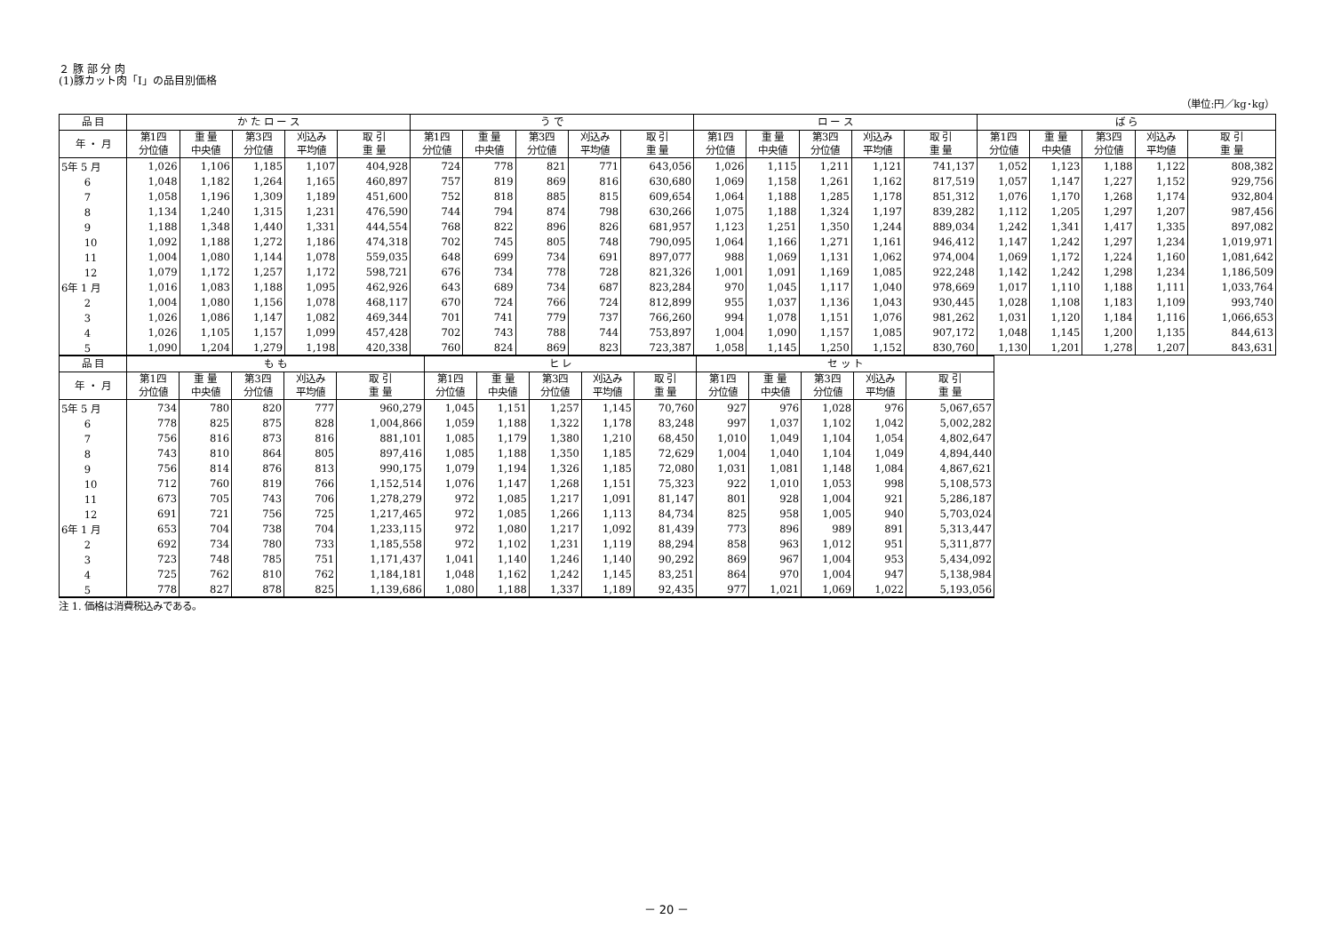２ 豚 部 分 肉
(1)豚カット肉「Ⅰ」の品目別価格
（単位:円／kg･kg）
| 品 目 | か た ロ ー ス | | | | | う で | | | | | ロ ー ス | | | | | ば ら | | | | |
| --- | --- | --- | --- | --- | --- | --- | --- | --- | --- | --- | --- | --- | --- | --- | --- | --- | --- | --- | --- | --- |
| 年 ・ 月 | 第1四 分位値 | 重 量 中央値 | 第3四 分位値 | 刈込み 平均値 | 取 引 重 量 | 第1四 分位値 | 重 量 中央値 | 第3四 分位値 | 刈込み 平均値 | 取 引 重 量 | 第1四 分位値 | 重 量 中央値 | 第3四 分位値 | 刈込み 平均値 | 取 引 重 量 | 第1四 分位値 | 重 量 中央値 | 第3四 分位値 | 刈込み 平均値 | 取 引 重 量 |
| 5年 5 月 | 1,026 | 1,106 | 1,185 | 1,107 | 404,928 | 724 | 778 | 821 | 771 | 643,056 | 1,026 | 1,115 | 1,211 | 1,121 | 741,137 | 1,052 | 1,123 | 1,188 | 1,122 | 808,382 |
| 6 | 1,048 | 1,182 | 1,264 | 1,165 | 460,897 | 757 | 819 | 869 | 816 | 630,680 | 1,069 | 1,158 | 1,261 | 1,162 | 817,519 | 1,057 | 1,147 | 1,227 | 1,152 | 929,756 |
| 7 | 1,058 | 1,196 | 1,309 | 1,189 | 451,600 | 752 | 818 | 885 | 815 | 609,654 | 1,064 | 1,188 | 1,285 | 1,178 | 851,312 | 1,076 | 1,170 | 1,268 | 1,174 | 932,804 |
| 8 | 1,134 | 1,240 | 1,315 | 1,231 | 476,590 | 744 | 794 | 874 | 798 | 630,266 | 1,075 | 1,188 | 1,324 | 1,197 | 839,282 | 1,112 | 1,205 | 1,297 | 1,207 | 987,456 |
| 9 | 1,188 | 1,348 | 1,440 | 1,331 | 444,554 | 768 | 822 | 896 | 826 | 681,957 | 1,123 | 1,251 | 1,350 | 1,244 | 889,034 | 1,242 | 1,341 | 1,417 | 1,335 | 897,082 |
| 10 | 1,092 | 1,188 | 1,272 | 1,186 | 474,318 | 702 | 745 | 805 | 748 | 790,095 | 1,064 | 1,166 | 1,271 | 1,161 | 946,412 | 1,147 | 1,242 | 1,297 | 1,234 | 1,019,971 |
| 11 | 1,004 | 1,080 | 1,144 | 1,078 | 559,035 | 648 | 699 | 734 | 691 | 897,077 | 988 | 1,069 | 1,131 | 1,062 | 974,004 | 1,069 | 1,172 | 1,224 | 1,160 | 1,081,642 |
| 12 | 1,079 | 1,172 | 1,257 | 1,172 | 598,721 | 676 | 734 | 778 | 728 | 821,326 | 1,001 | 1,091 | 1,169 | 1,085 | 922,248 | 1,142 | 1,242 | 1,298 | 1,234 | 1,186,509 |
| 6年 1 月 | 1,016 | 1,083 | 1,188 | 1,095 | 462,926 | 643 | 689 | 734 | 687 | 823,284 | 970 | 1,045 | 1,117 | 1,040 | 978,669 | 1,017 | 1,110 | 1,188 | 1,111 | 1,033,764 |
| 2 | 1,004 | 1,080 | 1,156 | 1,078 | 468,117 | 670 | 724 | 766 | 724 | 812,899 | 955 | 1,037 | 1,136 | 1,043 | 930,445 | 1,028 | 1,108 | 1,183 | 1,109 | 993,740 |
| 3 | 1,026 | 1,086 | 1,147 | 1,082 | 469,344 | 701 | 741 | 779 | 737 | 766,260 | 994 | 1,078 | 1,151 | 1,076 | 981,262 | 1,031 | 1,120 | 1,184 | 1,116 | 1,066,653 |
| 4 | 1,026 | 1,105 | 1,157 | 1,099 | 457,428 | 702 | 743 | 788 | 744 | 753,897 | 1,004 | 1,090 | 1,157 | 1,085 | 907,172 | 1,048 | 1,145 | 1,200 | 1,135 | 844,613 |
| 5 | 1,090 | 1,204 | 1,279 | 1,198 | 420,338 | 760 | 824 | 869 | 823 | 723,387 | 1,058 | 1,145 | 1,250 | 1,152 | 830,760 | 1,130 | 1,201 | 1,278 | 1,207 | 843,631 |
| 品 目 | も も | | | | | ヒ レ | | | | | セ ッ ト | | | | |
| --- | --- | --- | --- | --- | --- | --- | --- | --- | --- | --- | --- | --- | --- | --- | --- |
| 年 ・ 月 | 第1四 分位値 | 重 量 中央値 | 第3四 分位値 | 刈込み 平均値 | 取 引 重 量 | 第1四 分位値 | 重 量 中央値 | 第3四 分位値 | 刈込み 平均値 | 取 引 重 量 | 第1四 分位値 | 重 量 中央値 | 第3四 分位値 | 刈込み 平均値 | 取 引 重 量 |
| 5年 5 月 | 734 | 780 | 820 | 777 | 960,279 | 1,045 | 1,151 | 1,257 | 1,145 | 70,760 | 927 | 976 | 1,028 | 976 | 5,067,657 |
| 6 | 778 | 825 | 875 | 828 | 1,004,866 | 1,059 | 1,188 | 1,322 | 1,178 | 83,248 | 997 | 1,037 | 1,102 | 1,042 | 5,002,282 |
| 7 | 756 | 816 | 873 | 816 | 881,101 | 1,085 | 1,179 | 1,380 | 1,210 | 68,450 | 1,010 | 1,049 | 1,104 | 1,054 | 4,802,647 |
| 8 | 743 | 810 | 864 | 805 | 897,416 | 1,085 | 1,188 | 1,350 | 1,185 | 72,629 | 1,004 | 1,040 | 1,104 | 1,049 | 4,894,440 |
| 9 | 756 | 814 | 876 | 813 | 990,175 | 1,079 | 1,194 | 1,326 | 1,185 | 72,080 | 1,031 | 1,081 | 1,148 | 1,084 | 4,867,621 |
| 10 | 712 | 760 | 819 | 766 | 1,152,514 | 1,076 | 1,147 | 1,268 | 1,151 | 75,323 | 922 | 1,010 | 1,053 | 998 | 5,108,573 |
| 11 | 673 | 705 | 743 | 706 | 1,278,279 | 972 | 1,085 | 1,217 | 1,091 | 81,147 | 801 | 928 | 1,004 | 921 | 5,286,187 |
| 12 | 691 | 721 | 756 | 725 | 1,217,465 | 972 | 1,085 | 1,266 | 1,113 | 84,734 | 825 | 958 | 1,005 | 940 | 5,703,024 |
| 6年 1 月 | 653 | 704 | 738 | 704 | 1,233,115 | 972 | 1,080 | 1,217 | 1,092 | 81,439 | 773 | 896 | 989 | 891 | 5,313,447 |
| 2 | 692 | 734 | 780 | 733 | 1,185,558 | 972 | 1,102 | 1,231 | 1,119 | 88,294 | 858 | 963 | 1,012 | 951 | 5,311,877 |
| 3 | 723 | 748 | 785 | 751 | 1,171,437 | 1,041 | 1,140 | 1,246 | 1,140 | 90,292 | 869 | 967 | 1,004 | 953 | 5,434,092 |
| 4 | 725 | 762 | 810 | 762 | 1,184,181 | 1,048 | 1,162 | 1,242 | 1,145 | 83,251 | 864 | 970 | 1,004 | 947 | 5,138,984 |
| 5 | 778 | 827 | 878 | 825 | 1,139,686 | 1,080 | 1,188 | 1,337 | 1,189 | 92,435 | 977 | 1,021 | 1,069 | 1,022 | 5,193,056 |
注 1. 価格は消費税込みである。
－ 20 －